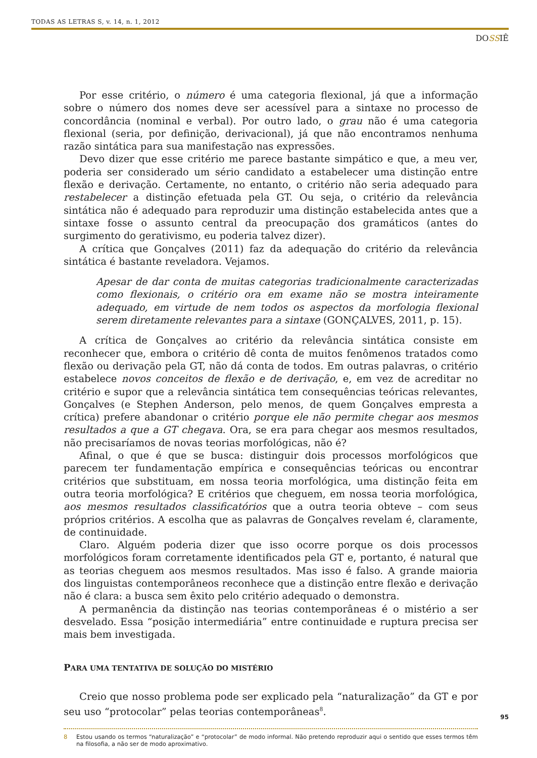TODAS AS LETRAS S, v. 14, n. 1, 2012
DOSSIÊ
Por esse critério, o número é uma categoria flexional, já que a informação sobre o número dos nomes deve ser acessível para a sintaxe no processo de concordância (nominal e verbal). Por outro lado, o grau não é uma categoria flexional (seria, por definição, derivacional), já que não encontramos nenhuma razão sintática para sua manifestação nas expressões.
Devo dizer que esse critério me parece bastante simpático e que, a meu ver, poderia ser considerado um sério candidato a estabelecer uma distinção entre flexão e derivação. Certamente, no entanto, o critério não seria adequado para restabelecer a distinção efetuada pela GT. Ou seja, o critério da relevância sintática não é adequado para reproduzir uma distinção estabelecida antes que a sintaxe fosse o assunto central da preocupação dos gramáticos (antes do surgimento do gerativismo, eu poderia talvez dizer).
A crítica que Gonçalves (2011) faz da adequação do critério da relevância sintática é bastante reveladora. Vejamos.
Apesar de dar conta de muitas categorias tradicionalmente caracterizadas como flexionais, o critério ora em exame não se mostra inteiramente adequado, em virtude de nem todos os aspectos da morfologia flexional serem diretamente relevantes para a sintaxe (GONÇALVES, 2011, p. 15).
A crítica de Gonçalves ao critério da relevância sintática consiste em reconhecer que, embora o critério dê conta de muitos fenômenos tratados como flexão ou derivação pela GT, não dá conta de todos. Em outras palavras, o critério estabelece novos conceitos de flexão e de derivação, e, em vez de acreditar no critério e supor que a relevância sintática tem consequências teóricas relevantes, Gonçalves (e Stephen Anderson, pelo menos, de quem Gonçalves empresta a crítica) prefere abandonar o critério porque ele não permite chegar aos mesmos resultados a que a GT chegava. Ora, se era para chegar aos mesmos resultados, não precisaríamos de novas teorias morfológicas, não é?
Afinal, o que é que se busca: distinguir dois processos morfológicos que parecem ter fundamentação empírica e consequências teóricas ou encontrar critérios que substituam, em nossa teoria morfológica, uma distinção feita em outra teoria morfológica? E critérios que cheguem, em nossa teoria morfológica, aos mesmos resultados classificatórios que a outra teoria obteve – com seus próprios critérios. A escolha que as palavras de Gonçalves revelam é, claramente, de continuidade.
Claro. Alguém poderia dizer que isso ocorre porque os dois processos morfológicos foram corretamente identificados pela GT e, portanto, é natural que as teorias cheguem aos mesmos resultados. Mas isso é falso. A grande maioria dos linguistas contemporâneos reconhece que a distinção entre flexão e derivação não é clara: a busca sem êxito pelo critério adequado o demonstra.
A permanência da distinção nas teorias contemporâneas é o mistério a ser desvelado. Essa “posição intermediária” entre continuidade e ruptura precisa ser mais bem investigada.
PARA UMA TENTATIVA DE SOLUÇÃO DO MISTÉRIO
Creio que nosso problema pode ser explicado pela “naturalização” da GT e por seu uso “protocolar” pelas teorias contemporâneas<sup>8</sup>.
8 Estou usando os termos “naturalização” e “protocolar” de modo informal. Não pretendo reproduzir aqui o sentido que esses termos têm na filosofia, a não ser de modo aproximativo.
95